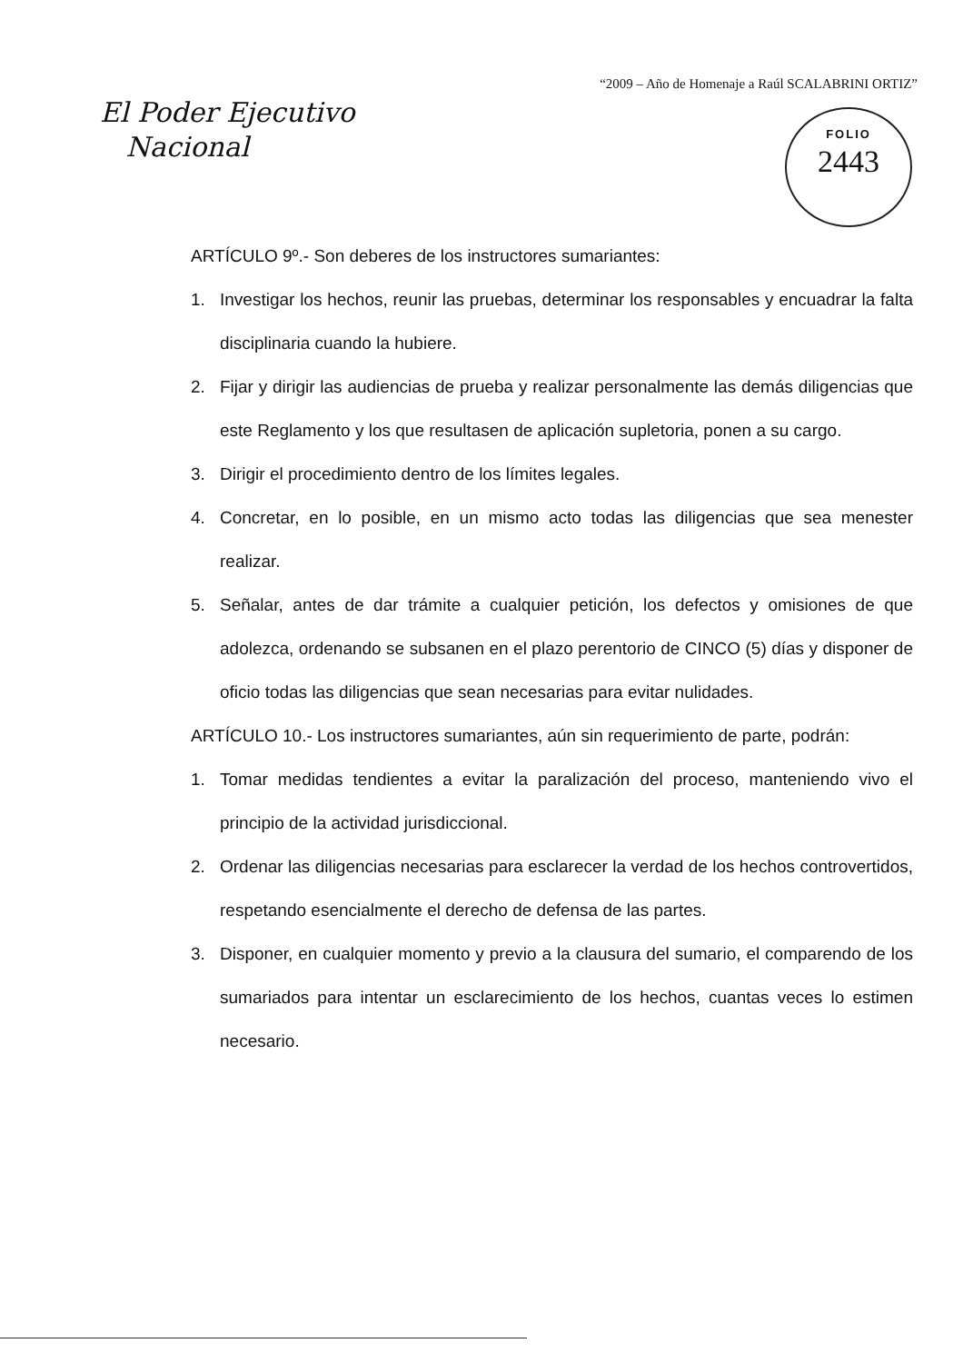“2009 – Año de Homenaje a Raúl SCALABRINI ORTIZ”
El Poder Ejecutivo
Nacional
FOLIO
2443
ARTÍCULO 9º.- Son deberes de los instructores sumariantes:
1. Investigar los hechos, reunir las pruebas, determinar los responsables y encuadrar la falta disciplinaria cuando la hubiere.
2. Fijar y dirigir las audiencias de prueba y realizar personalmente las demás diligencias que este Reglamento y los que resultasen de aplicación supletoria, ponen a su cargo.
3. Dirigir el procedimiento dentro de los límites legales.
4. Concretar, en lo posible, en un mismo acto todas las diligencias que sea menester realizar.
5. Señalar, antes de dar trámite a cualquier petición, los defectos y omisiones de que adolezca, ordenando se subsanen en el plazo perentorio de CINCO (5) días y disponer de oficio todas las diligencias que sean necesarias para evitar nulidades.
ARTÍCULO 10.- Los instructores sumariantes, aún sin requerimiento de parte, podrán:
1. Tomar medidas tendientes a evitar la paralización del proceso, manteniendo vivo el principio de la actividad jurisdiccional.
2. Ordenar las diligencias necesarias para esclarecer la verdad de los hechos controvertidos, respetando esencialmente el derecho de defensa de las partes.
3. Disponer, en cualquier momento y previo a la clausura del sumario, el comparendo de los sumariados para intentar un esclarecimiento de los hechos, cuantas veces lo estimen necesario.